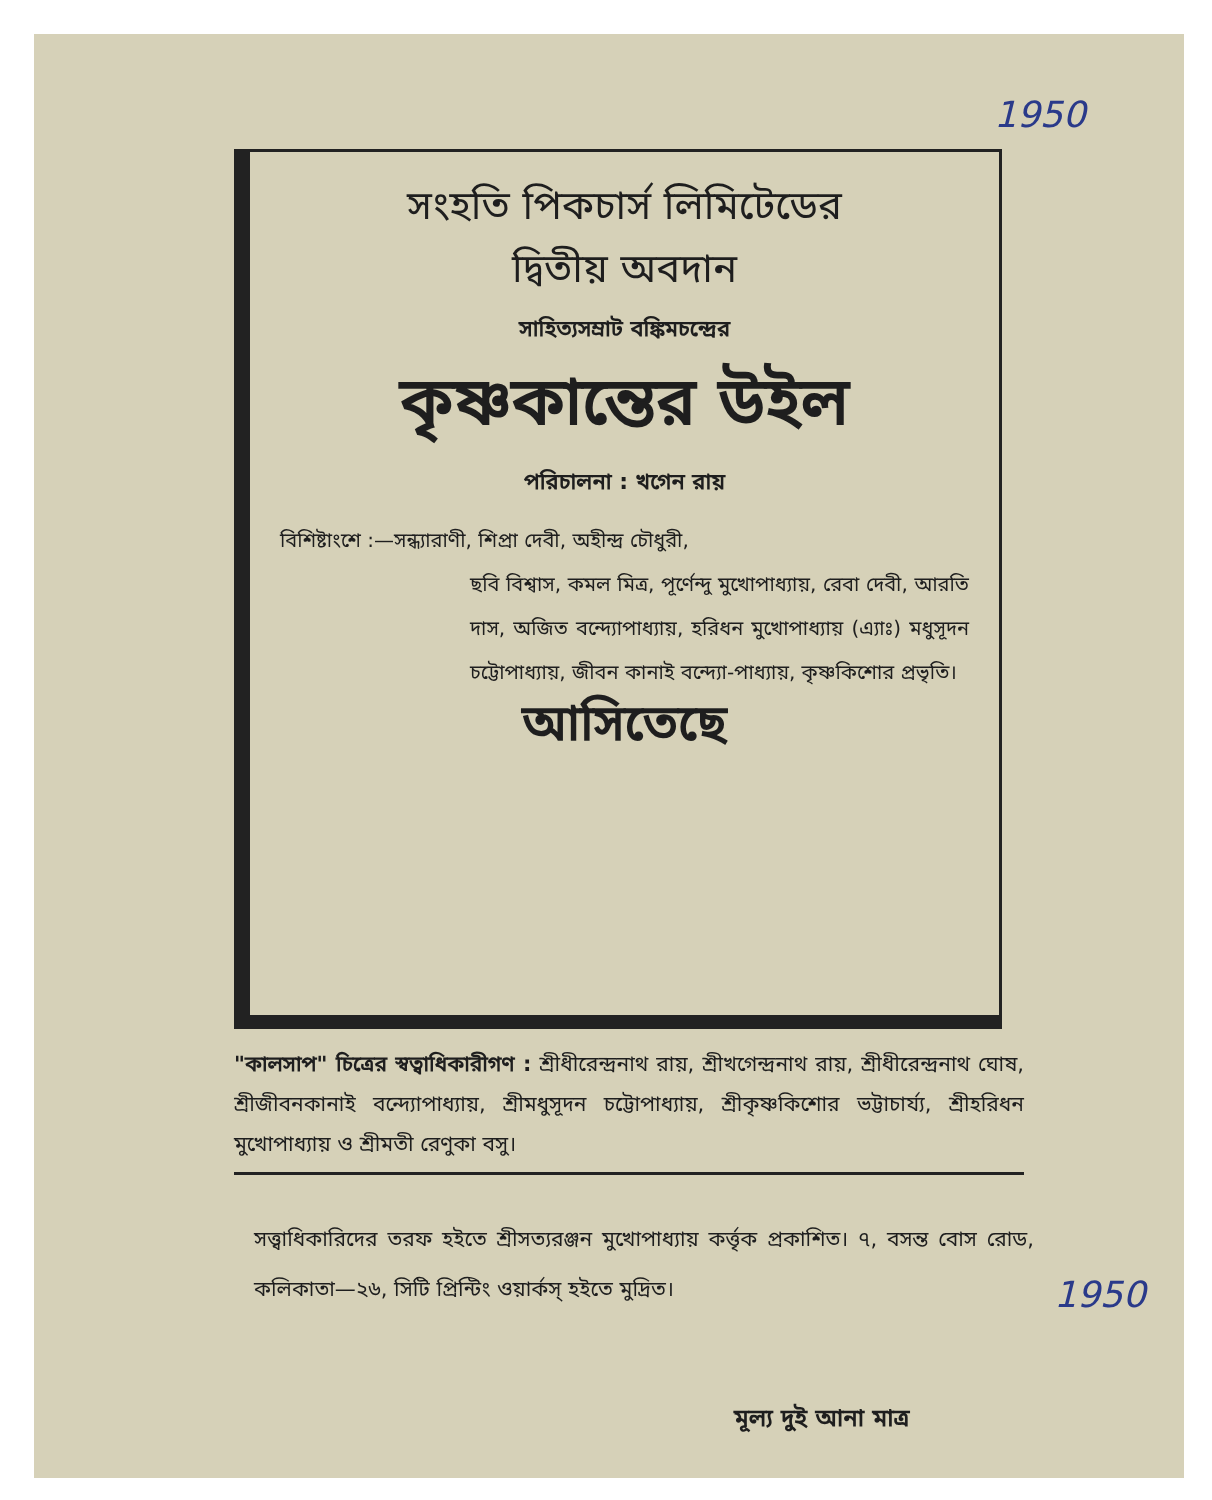1950
সংহতি পিকচার্স লিমিটেডের
দ্বিতীয় অবদান
সাহিত্যসম্রাট বঙ্কিমচন্দ্রের
কৃষ্ণকান্তের উইল
পরিচালনা : খগেন রায়
বিশিষ্টাংশে :—সন্ধ্যারাণী, শিপ্রা দেবী, অহীন্দ্র চৌধুরী,
ছবি বিশ্বাস, কমল মিত্র, পূর্ণেন্দু মুখোপাধ্যায়, রেবা দেবী, আরতি দাস, অজিত বন্দ্যোপাধ্যায়, হরিধন মুখোপাধ্যায় (এ্যাঃ) মধুসূদন চট্টোপাধ্যায়, জীবন কানাই বন্দ্যো-পাধ্যায়, কৃষ্ণকিশোর প্রভৃতি।
আসিতেছে
"কালসাপ" চিত্রের স্বত্বাধিকারীগণ : শ্রীধীরেন্দ্রনাথ রায়, শ্রীখগেন্দ্রনাথ রায়, শ্রীধীরেন্দ্রনাথ ঘোষ, শ্রীজীবনকানাই বন্দ্যোপাধ্যায়, শ্রীমধুসূদন চট্টোপাধ্যায়, শ্রীকৃষ্ণকিশোর ভট্টাচার্য্য, শ্রীহরিধন মুখোপাধ্যায় ও শ্রীমতী রেণুকা বসু।
সত্ত্বাধিকারিদের তরফ হইতে শ্রীসত্যরঞ্জন মুখোপাধ্যায় কর্ত্তৃক প্রকাশিত। ৭, বসন্ত বোস রোড, কলিকাতা—২৬, সিটি প্রিন্টিং ওয়ার্কস্ হইতে মুদ্রিত।
1950
মূল্য দুই আনা মাত্র